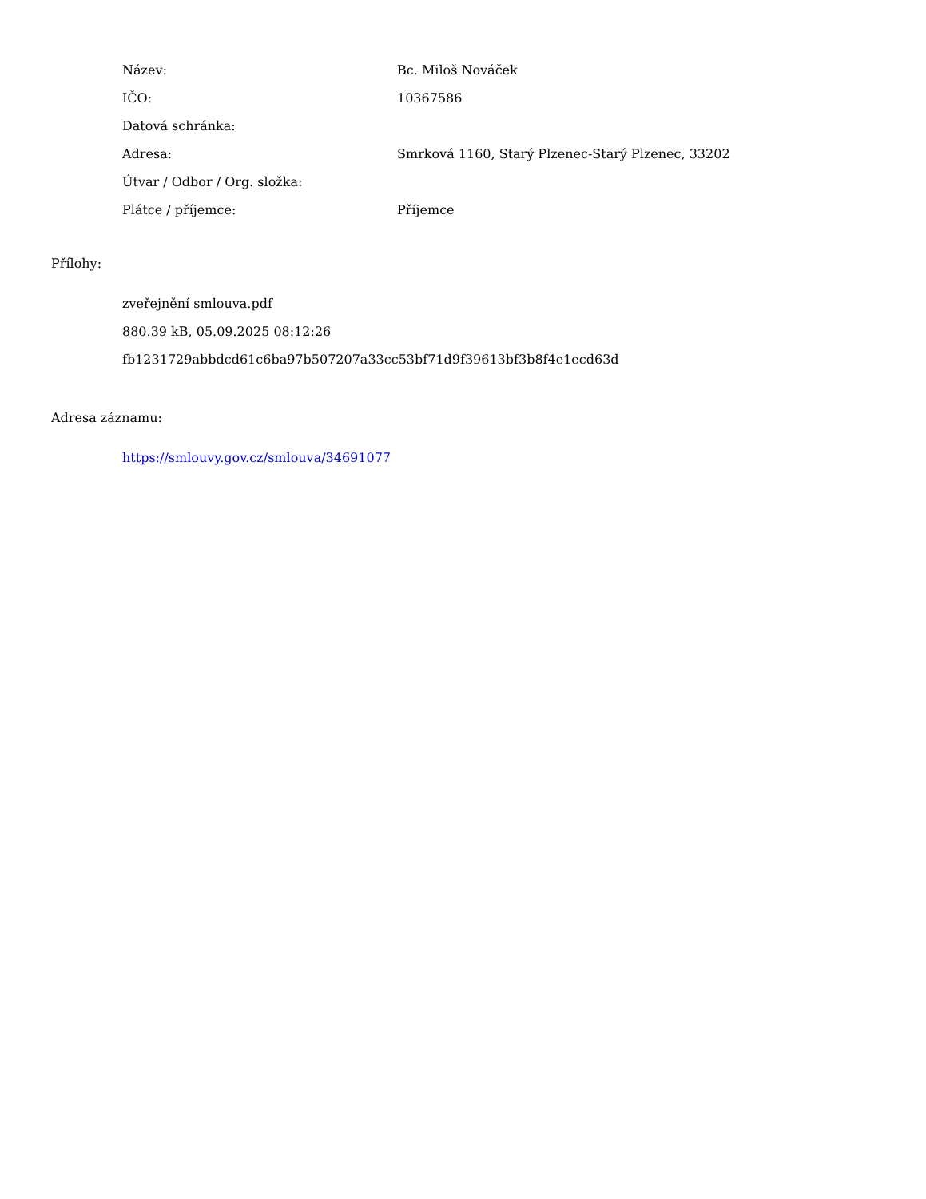| Název: | Bc. Miloš Nováček |
| IČO: | 10367586 |
| Datová schránka: | |
| Adresa: | Smrková 1160, Starý Plzenec-Starý Plzenec, 33202 |
| Útvar / Odbor / Org. složka: | |
| Plátce / příjemce: | Příjemce |
Přílohy:
zveřejnění smlouva.pdf
880.39 kB, 05.09.2025 08:12:26
fb1231729abbdcd61c6ba97b507207a33cc53bf71d9f39613bf3b8f4e1ecd63d
Adresa záznamu:
https://smlouvy.gov.cz/smlouva/34691077